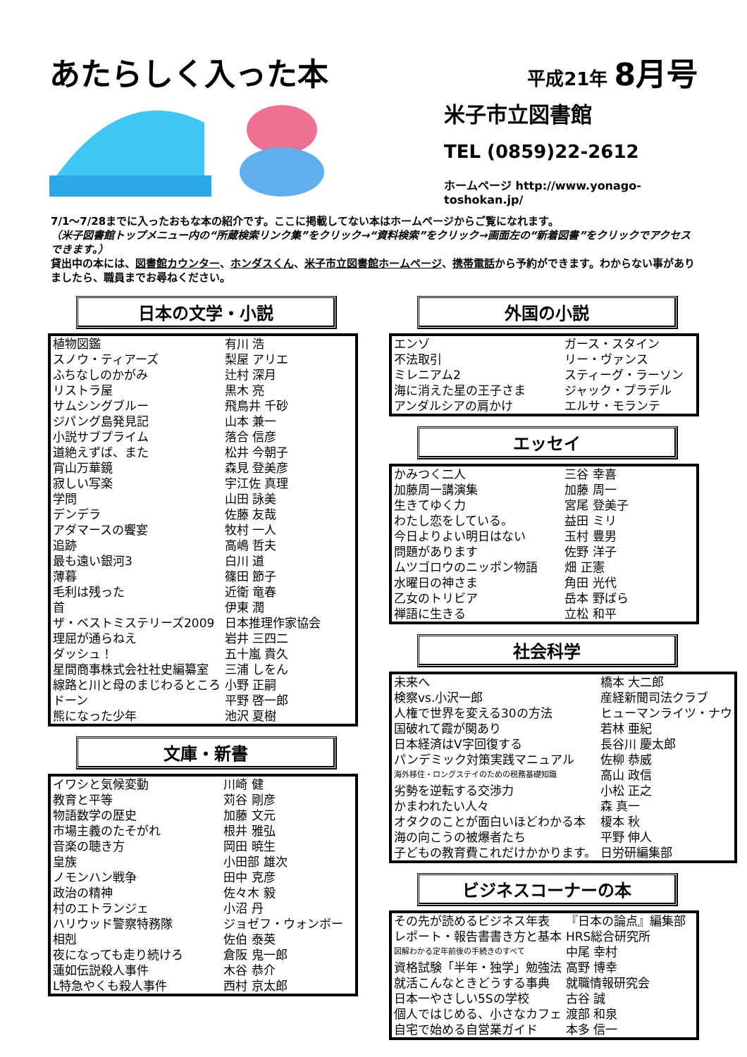あたらしく入った本
平成21年 8月号
米子市立図書館
TEL (0859)22-2612
ホームページ http://www.yonago-toshokan.jp/
7/1～7/28までに入ったおもな本の紹介です。ここに掲載してない本はホームページからご覧になれます。
（米子図書館トップメニュー内の“所蔵検索リンク集”をクリック→“資料検索”をクリック→画面左の“新着図書”をクリックでアクセスできます。）
貸出中の本には、図書館カウンター、ホンダスくん、米子市立図書館ホームページ、携帯電話から予約ができます。わからない事がありましたら、職員までお尋ねください。
日本の文学・小説
| 植物図鑑 | 有川 浩 |
| スノウ・ティアーズ | 梨屋 アリエ |
| ふちなしのかがみ | 辻村 深月 |
| リストラ屋 | 黒木 亮 |
| サムシングブルー | 飛鳥井 千砂 |
| ジパング島発見記 | 山本 兼一 |
| 小説サブプライム | 落合 信彦 |
| 道絶えずば、また | 松井 今朝子 |
| 宵山万華鏡 | 森見 登美彦 |
| 寂しい写楽 | 宇江佐 真理 |
| 学問 | 山田 詠美 |
| デンデラ | 佐藤 友哉 |
| アダマースの饗宴 | 牧村 一人 |
| 追跡 | 高嶋 哲夫 |
| 最も遠い銀河3 | 白川 道 |
| 薄暮 | 篠田 節子 |
| 毛利は残った | 近衛 竜春 |
| 首 | 伊東 潤 |
| ザ・ベストミステリーズ2009 | 日本推理作家協会 |
| 理屈が通らねえ | 岩井 三四二 |
| ダッシュ！ | 五十嵐 貴久 |
| 星間商事株式会社社史編纂室 | 三浦 しをん |
| 線路と川と母のまじわるところ | 小野 正嗣 |
| ドーン | 平野 啓一郎 |
| 熊になった少年 | 池沢 夏樹 |
文庫・新書
| イワシと気候変動 | 川崎 健 |
| 教育と平等 | 苅谷 剛彦 |
| 物語数学の歴史 | 加藤 文元 |
| 市場主義のたそがれ | 根井 雅弘 |
| 音楽の聴き方 | 岡田 暁生 |
| 皇族 | 小田部 雄次 |
| ノモンハン戦争 | 田中 克彦 |
| 政治の精神 | 佐々木 毅 |
| 村のエトランジェ | 小沼 丹 |
| ハリウッド警察特務隊 | ジョゼフ・ウォンボー |
| 相剋 | 佐伯 泰英 |
| 夜になっても走り続けろ | 倉阪 鬼一郎 |
| 蓮如伝説殺人事件 | 木谷 恭介 |
| L特急やくも殺人事件 | 西村 京太郎 |
外国の小説
| エンゾ | ガース・スタイン |
| 不法取引 | リー・ヴァンス |
| ミレニアム2 | スティーグ・ラーソン |
| 海に消えた星の王子さま | ジャック・プラデル |
| アンダルシアの肩かけ | エルサ・モランテ |
エッセイ
| かみつく二人 | 三谷 幸喜 |
| 加藤周一講演集 | 加藤 周一 |
| 生きてゆく力 | 宮尾 登美子 |
| わたし恋をしている。 | 益田 ミリ |
| 今日よりよい明日はない | 玉村 豊男 |
| 問題があります | 佐野 洋子 |
| ムツゴロウのニッポン物語 | 畑 正憲 |
| 水曜日の神さま | 角田 光代 |
| 乙女のトリビア | 岳本 野ばら |
| 禅語に生きる | 立松 和平 |
社会科学
| 未来へ | 橋本 大二郎 |
| 検察vs.小沢一郎 | 産経新聞司法クラブ |
| 人権で世界を変える30の方法 | ヒューマンライツ・ナウ |
| 国破れて霞が関あり | 若林 亜紀 |
| 日本経済はV字回復する | 長谷川 慶太郎 |
| パンデミック対策実践マニュアル | 佐柳 恭威 |
| 海外移住・ロングステイのための税務基礎知識 | 高山 政信 |
| 劣勢を逆転する交渉力 | 小松 正之 |
| かまわれたい人々 | 森 真一 |
| オタクのことが面白いほどわかる本 | 榎本 秋 |
| 海の向こうの被爆者たち | 平野 伸人 |
| 子どもの教育費これだけかかります。 | 日労研編集部 |
ビジネスコーナーの本
| その先が読めるビジネス年表 | 『日本の論点』編集部 |
| レポート・報告書書き方と基本 | HRS総合研究所 |
| 図解わかる定年前後の手続きのすべて | 中尾 幸村 |
| 資格試験「半年・独学」勉強法 | 高野 博幸 |
| 就活こんなときどうする事典 | 就職情報研究会 |
| 日本一やさしい5Sの学校 | 古谷 誠 |
| 個人ではじめる、小さなカフェ | 渡部 和泉 |
| 自宅で始める自営業ガイド | 本多 信一 |